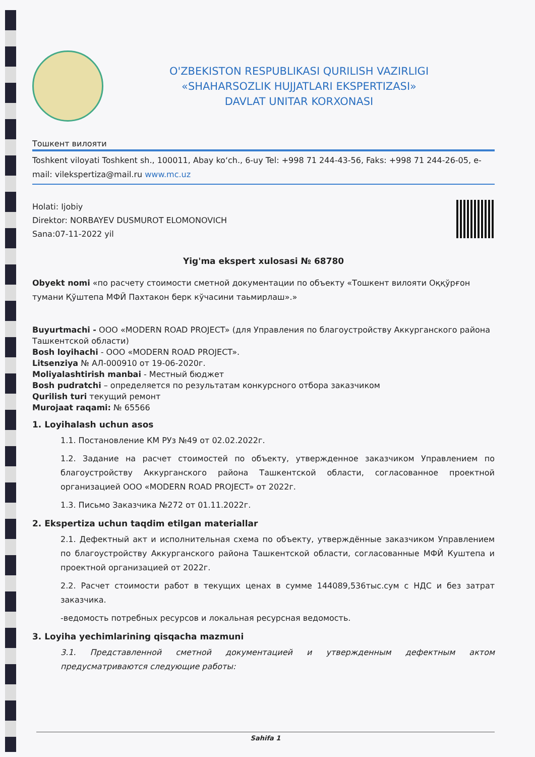O'ZBEKISTON RESPUBLIKASI QURILISH VAZIRLIGI
«SHAHARSOZLIK HUJJATLARI EKSPERTIZASI»
DAVLAT UNITAR KORXONASI
Тошкент вилояти
Toshkent viloyati Toshkent sh., 100011, Abay ko‘ch., 6-uy Tel: +998 71 244-43-56, Faks: +998 71 244-26-05, e-mail: vilekspertiza@mail.ru www.mc.uz
Holati: Ijobiy
Direktor: NORBAYEV DUSMUROT ELOMONOVICH
Sana:07-11-2022 yil
Yig'ma ekspert xulosasi № 68780
Obyekt nomi «по расчету стоимости сметной документации по объекту «Тошкент вилояти Оққўрғон тумани Қўштепа МФЙ Пахтакон берк кўчасини таьмирлаш».»
Buyurtmachi - ООО «MODERN ROAD PROJECT» (для Управления по благоустройству Аккурганского района Ташкентской области)
Bosh loyihachi - ООО «MODERN ROAD PROJECT».
Litsenziya № АЛ-000910 от 19-06-2020г.
Moliyalashtirish manbai - Местный бюджет
Bosh pudratchi – определяется по результатам конкурсного отбора заказчиком
Qurilish turi текущий ремонт
Murojaat raqami: № 65566
1. Loyihalash uchun asos
1.1. Постановление КМ РУз №49 от 02.02.2022г.
1.2. Задание на расчет стоимостей по объекту, утвержденное заказчиком Управлением по благоустройству Аккурганского района Ташкентской области, согласованное проектной организацией ООО «MODERN ROAD PROJECT» от 2022г.
1.3. Письмо Заказчика №272 от 01.11.2022г.
2. Ekspertiza uchun taqdim etilgan materiallar
2.1. Дефектный акт и исполнительная схема по объекту, утверждённые заказчиком Управлением по благоустройству Аккурганского района Ташкентской области, согласованные МФЙ Куштепа и проектной организацией от 2022г.
2.2. Расчет стоимости работ в текущих ценах в сумме 144089,536тыс.сум с НДС и без затрат заказчика.
-ведомость потребных ресурсов и локальная ресурсная ведомость.
3. Loyiha yechimlarining qisqacha mazmuni
3.1. Представленной сметной документацией и утвержденным дефектным актом предусматриваются следующие работы:
Sahifa 1